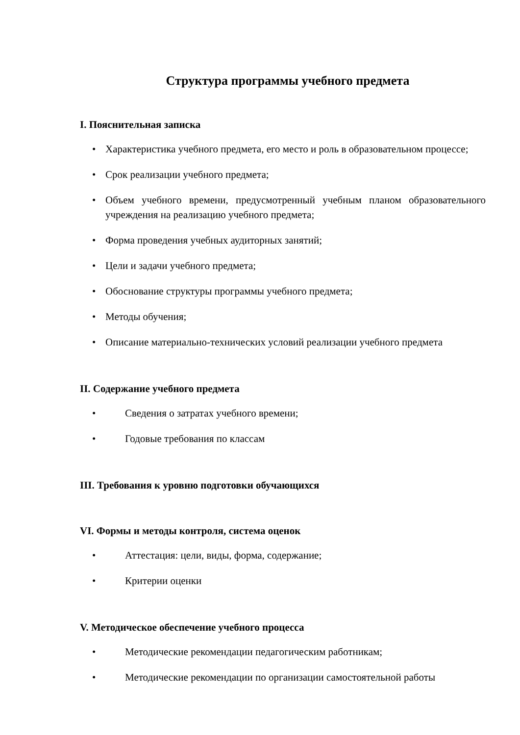Структура программы учебного предмета
I. Пояснительная записка
• Характеристика учебного предмета, его место и роль в образовательном процессе;
• Срок реализации учебного предмета;
• Объем учебного времени, предусмотренный учебным планом образовательного учреждения на реализацию учебного предмета;
• Форма проведения учебных аудиторных занятий;
• Цели и задачи учебного предмета;
• Обоснование структуры программы учебного предмета;
• Методы обучения;
• Описание материально-технических условий реализации учебного предмета
II. Содержание учебного предмета
• Сведения о затратах учебного времени;
• Годовые требования по классам
III. Требования к уровню подготовки обучающихся
VI. Формы и методы контроля, система оценок
• Аттестация: цели, виды, форма, содержание;
• Критерии оценки
V. Методическое обеспечение учебного процесса
• Методические рекомендации педагогическим работникам;
• Методические рекомендации по организации самостоятельной работы